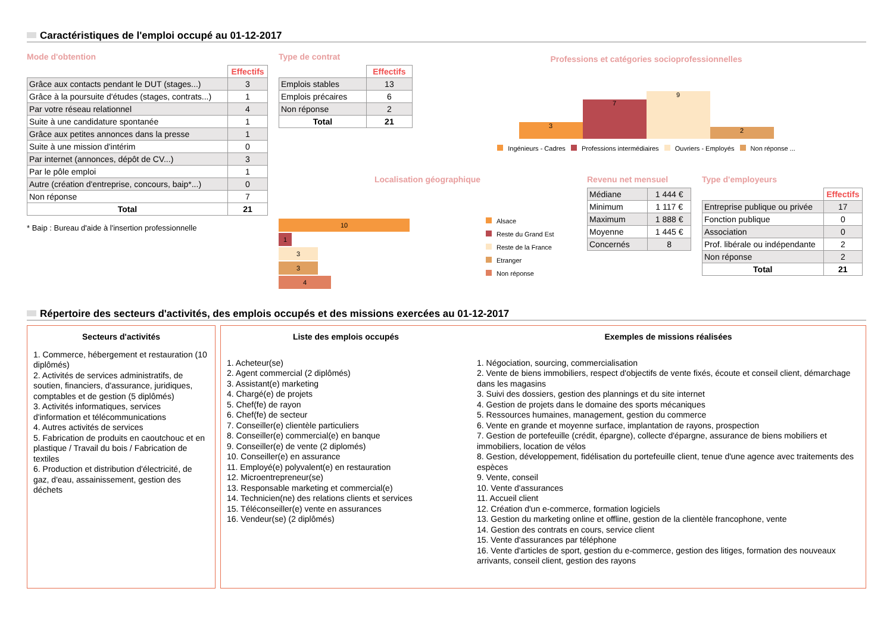Caractéristiques de l'emploi occupé au 01-12-2017
Mode d'obtention
| | Effectifs |
| Grâce aux contacts pendant le DUT (stages...) | 3 |
| Grâce à la poursuite d'études (stages, contrats...) | 1 |
| Par votre réseau relationnel | 4 |
| Suite à une candidature spontanée | 1 |
| Grâce aux petites annonces dans la presse | 1 |
| Suite à une mission d'intérim | 0 |
| Par internet (annonces, dépôt de CV...) | 3 |
| Par le pôle emploi | 1 |
| Autre (création d'entreprise, concours, baip*...) | 0 |
| Non réponse | 7 |
| Total | 21 |
* Baip : Bureau d'aide à l'insertion professionnelle
Type de contrat
| | Effectifs |
| Emplois stables | 13 |
| Emplois précaires | 6 |
| Non réponse | 2 |
| Total | 21 |
Professions et catégories socioprofessionnelles
3
7
9
2
Ingénieurs - Cadres Professions intermédiaires Ouvriers - Employés Non réponse ...
Localisation géographique
10
1
3
3
4
Alsace
Reste du Grand Est
Reste de la France
Etranger
Non réponse
Revenu net mensuel
| Médiane | 1 444 € |
| Minimum | 1 117 € |
| Maximum | 1 888 € |
| Moyenne | 1 445 € |
| Concernés | 8 |
Type d'employeurs
| | Effectifs |
| Entreprise publique ou privée | 17 |
| Fonction publique | 0 |
| Association | 0 |
| Prof. libérale ou indépendante | 2 |
| Non réponse | 2 |
| Total | 21 |
Répertoire des secteurs d'activités, des emplois occupés et des missions exercées au 01-12-2017
Secteurs d'activités
1. Commerce, hébergement et restauration (10 diplômés)
2. Activités de services administratifs, de soutien, financiers, d'assurance, juridiques, comptables et de gestion (5 diplômés)
3. Activités informatiques, services d'information et télécommunications
4. Autres activités de services
5. Fabrication de produits en caoutchouc et en plastique / Travail du bois / Fabrication de textiles
6. Production et distribution d'électricité, de gaz, d'eau, assainissement, gestion des déchets
Liste des emplois occupés
1. Acheteur(se)
2. Agent commercial (2 diplômés)
3. Assistant(e) marketing
4. Chargé(e) de projets
5. Chef(fe) de rayon
6. Chef(fe) de secteur
7. Conseiller(e) clientèle particuliers
8. Conseiller(e) commercial(e) en banque
9. Conseiller(e) de vente (2 diplomés)
10. Conseiller(e) en assurance
11. Employé(e) polyvalent(e) en restauration
12. Microentrepreneur(se)
13. Responsable marketing et commercial(e)
14. Technicien(ne) des relations clients et services
15. Téléconseiller(e) vente en assurances
16. Vendeur(se) (2 diplômés)
Exemples de missions réalisées
1. Négociation, sourcing, commercialisation
2. Vente de biens immobiliers, respect d'objectifs de vente fixés, écoute et conseil client, démarchage dans les magasins
3. Suivi des dossiers, gestion des plannings et du site internet
4. Gestion de projets dans le domaine des sports mécaniques
5. Ressources humaines, management, gestion du commerce
6. Vente en grande et moyenne surface, implantation de rayons, prospection
7. Gestion de portefeuille (crédit, épargne), collecte d'épargne, assurance de biens mobiliers et immobiliers, location de vélos
8. Gestion, développement, fidélisation du portefeuille client, tenue d'une agence avec traitements des espèces
9. Vente, conseil
10. Vente d'assurances
11. Accueil client
12. Création d'un e-commerce, formation logiciels
13. Gestion du marketing online et offline, gestion de la clientèle francophone, vente
14. Gestion des contrats en cours, service client
15. Vente d'assurances par téléphone
16. Vente d'articles de sport, gestion du e-commerce, gestion des litiges, formation des nouveaux arrivants, conseil client, gestion des rayons